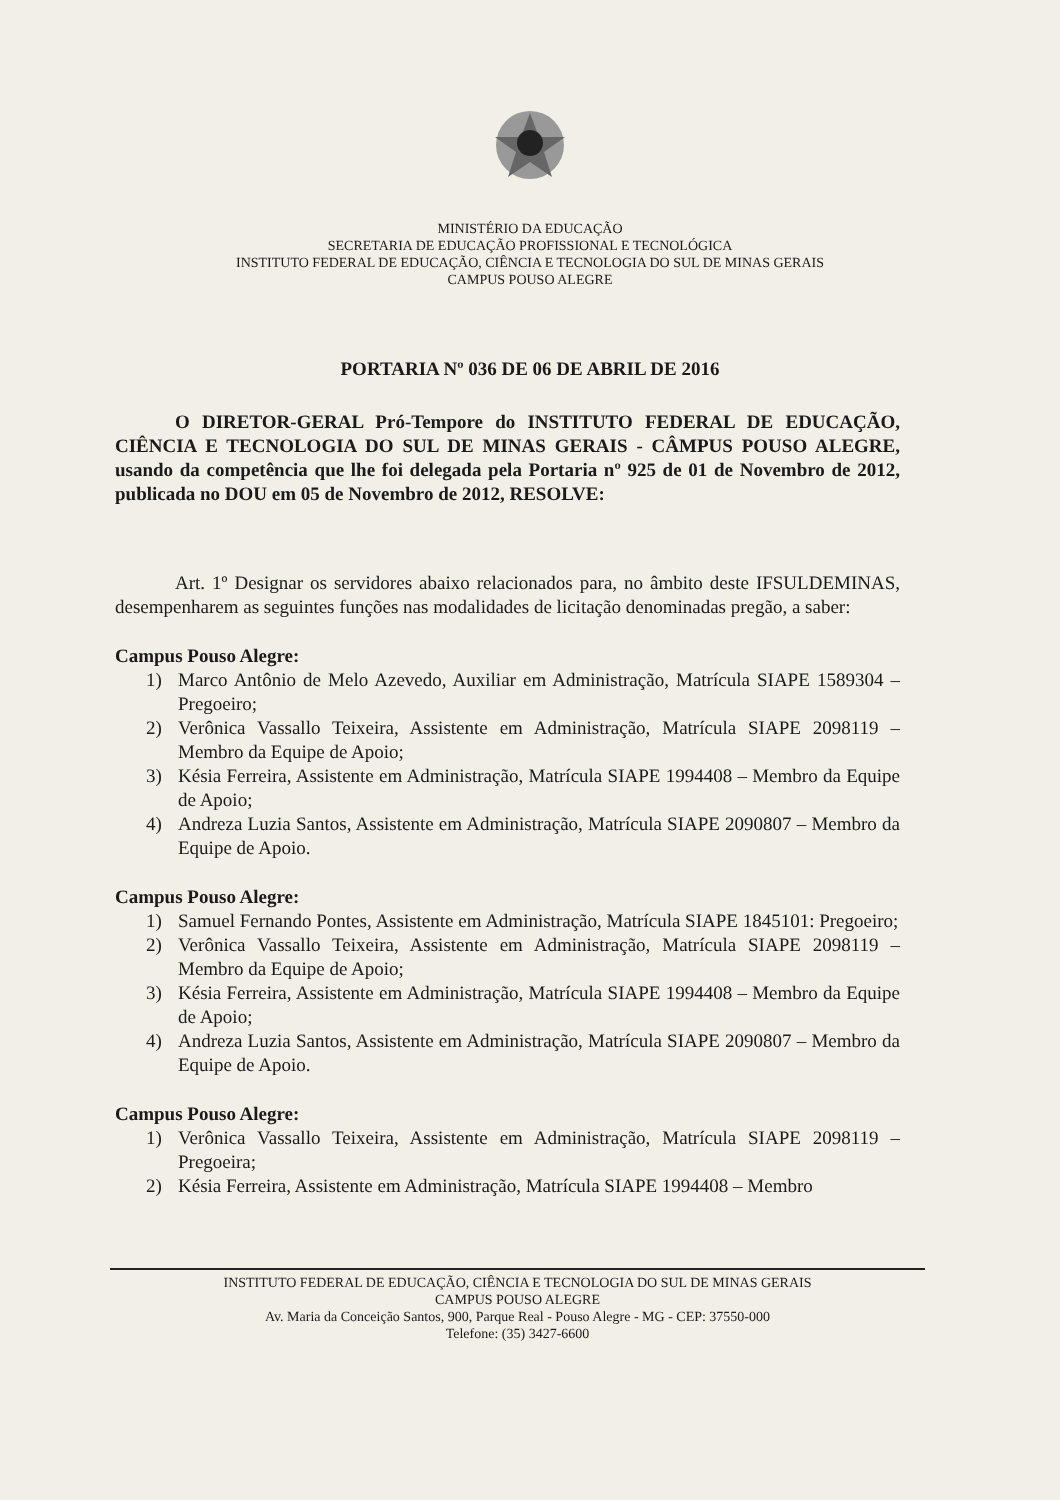MINISTÉRIO DA EDUCAÇÃO
SECRETARIA DE EDUCAÇÃO PROFISSIONAL E TECNOLÓGICA
INSTITUTO FEDERAL DE EDUCAÇÃO, CIÊNCIA E TECNOLOGIA DO SUL DE MINAS GERAIS
CAMPUS POUSO ALEGRE
PORTARIA Nº 036 DE 06 DE ABRIL DE 2016
O DIRETOR-GERAL Pró-Tempore do INSTITUTO FEDERAL DE EDUCAÇÃO, CIÊNCIA E TECNOLOGIA DO SUL DE MINAS GERAIS - CÂMPUS POUSO ALEGRE, usando da competência que lhe foi delegada pela Portaria nº 925 de 01 de Novembro de 2012, publicada no DOU em 05 de Novembro de 2012, RESOLVE:
Art. 1º Designar os servidores abaixo relacionados para, no âmbito deste IFSULDEMINAS, desempenharem as seguintes funções nas modalidades de licitação denominadas pregão, a saber:
Campus Pouso Alegre:
1) Marco Antônio de Melo Azevedo, Auxiliar em Administração, Matrícula SIAPE 1589304 – Pregoeiro;
2) Verônica Vassallo Teixeira, Assistente em Administração, Matrícula SIAPE 2098119 – Membro da Equipe de Apoio;
3) Késia Ferreira, Assistente em Administração, Matrícula SIAPE 1994408 – Membro da Equipe de Apoio;
4) Andreza Luzia Santos, Assistente em Administração, Matrícula SIAPE 2090807 – Membro da Equipe de Apoio.
Campus Pouso Alegre:
1) Samuel Fernando Pontes, Assistente em Administração, Matrícula SIAPE 1845101: Pregoeiro;
2) Verônica Vassallo Teixeira, Assistente em Administração, Matrícula SIAPE 2098119 – Membro da Equipe de Apoio;
3) Késia Ferreira, Assistente em Administração, Matrícula SIAPE 1994408 – Membro da Equipe de Apoio;
4) Andreza Luzia Santos, Assistente em Administração, Matrícula SIAPE 2090807 – Membro da Equipe de Apoio.
Campus Pouso Alegre:
1) Verônica Vassallo Teixeira, Assistente em Administração, Matrícula SIAPE 2098119 – Pregoeira;
2) Késia Ferreira, Assistente em Administração, Matrícula SIAPE 1994408 – Membro
INSTITUTO FEDERAL DE EDUCAÇÃO, CIÊNCIA E TECNOLOGIA DO SUL DE MINAS GERAIS
CAMPUS POUSO ALEGRE
Av. Maria da Conceição Santos, 900, Parque Real - Pouso Alegre - MG - CEP: 37550-000
Telefone: (35) 3427-6600